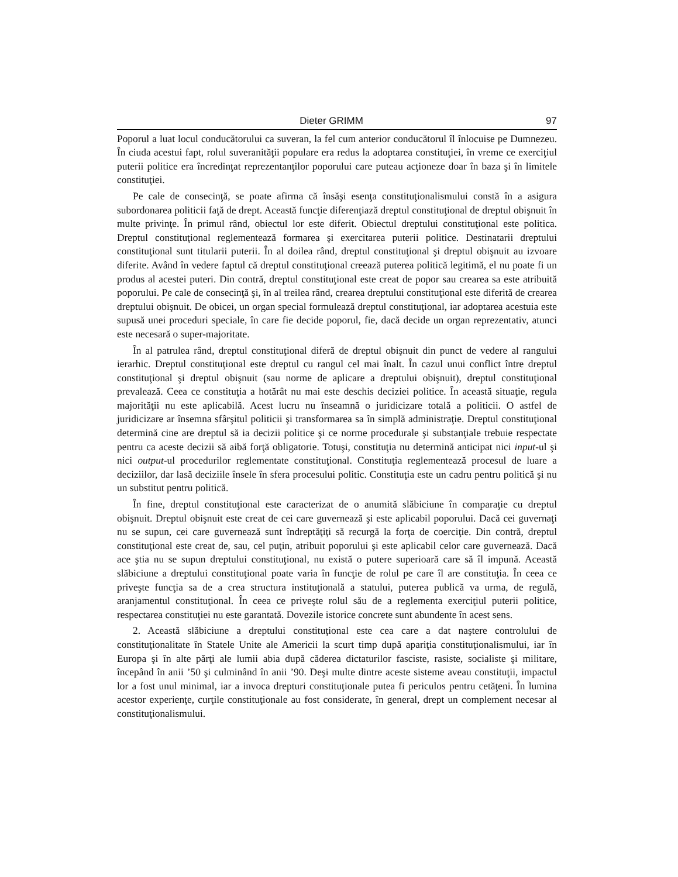Dieter GRIMM 97
Poporul a luat locul conducătorului ca suveran, la fel cum anterior conducătorul îl înlocuise pe Dumnezeu. În ciuda acestui fapt, rolul suveranităţii populare era redus la adoptarea constituţiei, în vreme ce exerciţiul puterii politice era încredinţat reprezentanţilor poporului care puteau acţioneze doar în baza şi în limitele constituţiei.
Pe cale de consecinţă, se poate afirma că însăşi esenţa constituţionalismului constă în a asigura subordonarea politicii faţă de drept. Această funcţie diferenţiază dreptul constituţional de dreptul obişnuit în multe privinţe. În primul rând, obiectul lor este diferit. Obiectul dreptului constituţional este politica. Dreptul constituţional reglementează formarea şi exercitarea puterii politice. Destinatarii dreptului constituţional sunt titularii puterii. În al doilea rând, dreptul constituţional şi dreptul obişnuit au izvoare diferite. Având în vedere faptul că dreptul constituţional creează puterea politică legitimă, el nu poate fi un produs al acestei puteri. Din contră, dreptul constituţional este creat de popor sau crearea sa este atribuită poporului. Pe cale de consecinţă şi, în al treilea rând, crearea dreptului constituţional este diferită de crearea dreptului obişnuit. De obicei, un organ special formulează dreptul constituţional, iar adoptarea acestuia este supusă unei proceduri speciale, în care fie decide poporul, fie, dacă decide un organ reprezentativ, atunci este necesară o super-majoritate.
În al patrulea rând, dreptul constituţional diferă de dreptul obişnuit din punct de vedere al rangului ierarhic. Dreptul constituţional este dreptul cu rangul cel mai înalt. În cazul unui conflict între dreptul constituţional şi dreptul obişnuit (sau norme de aplicare a dreptului obişnuit), dreptul constituţional prevalează. Ceea ce constituţia a hotărât nu mai este deschis deciziei politice. În această situaţie, regula majorităţii nu este aplicabilă. Acest lucru nu înseamnă o juridicizare totală a politicii. O astfel de juridicizare ar însemna sfârşitul politicii şi transformarea sa în simplă administraţie. Dreptul constituţional determină cine are dreptul să ia decizii politice şi ce norme procedurale şi substanţiale trebuie respectate pentru ca aceste decizii să aibă forţă obligatorie. Totuşi, constituţia nu determină anticipat nici input-ul şi nici output-ul procedurilor reglementate constituţional. Constituţia reglementează procesul de luare a deciziilor, dar lasă deciziile însele în sfera procesului politic. Constituţia este un cadru pentru politică şi nu un substitut pentru politică.
În fine, dreptul constituţional este caracterizat de o anumită slăbiciune în comparaţie cu dreptul obişnuit. Dreptul obişnuit este creat de cei care guvernează şi este aplicabil poporului. Dacă cei guvernaţi nu se supun, cei care guvernează sunt îndreptăţiţi să recurgă la forţa de coerciţie. Din contră, dreptul constituţional este creat de, sau, cel puţin, atribuit poporului şi este aplicabil celor care guvernează. Dacă ace ştia nu se supun dreptului constituţional, nu există o putere superioară care să îl impună. Această slăbiciune a dreptului constituţional poate varia în funcţie de rolul pe care îl are constituţia. În ceea ce priveşte funcţia sa de a crea structura instituţională a statului, puterea publică va urma, de regulă, aranjamentul constituţional. În ceea ce priveşte rolul său de a reglementa exerciţiul puterii politice, respectarea constituţiei nu este garantată. Dovezile istorice concrete sunt abundente în acest sens.
2. Această slăbiciune a dreptului constituţional este cea care a dat naştere controlului de constituţionalitate în Statele Unite ale Americii la scurt timp după apariţia constituţionalismului, iar în Europa şi în alte părţi ale lumii abia după căderea dictaturilor fasciste, rasiste, socialiste şi militare, începând în anii ’50 şi culminând în anii ’90. Deşi multe dintre aceste sisteme aveau constituţii, impactul lor a fost unul minimal, iar a invoca drepturi constituţionale putea fi periculos pentru cetăţeni. În lumina acestor experienţe, curţile constituţionale au fost considerate, în general, drept un complement necesar al constituţionalismului.